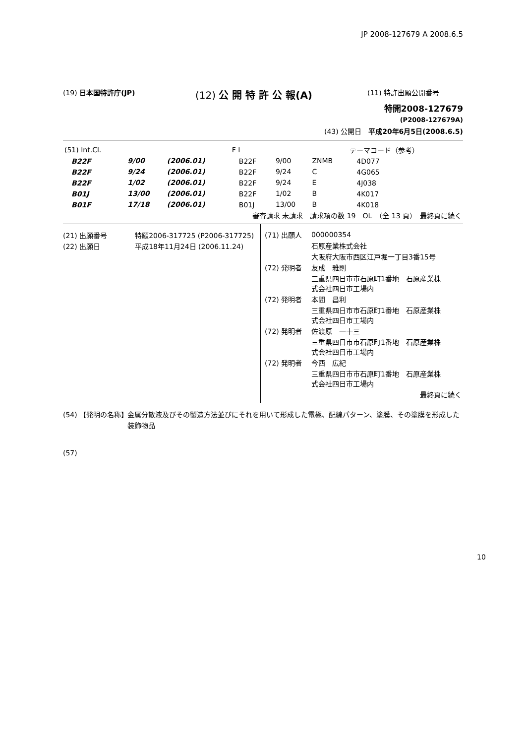JP 2008-127679 A 2008.6.5
(19) 日本国特許庁(JP)
(12) 公 開 特 許 公 報(A)
(11) 特許出願公開番号
特開2008-127679
(P2008-127679A)
(43) 公開日　平成20年6月5日(2008.6.5)
| (51) Int.Cl. | | | F I | | | テーマコード（参考） |
| B22F | 9/00 | (2006.01) | B22F | 9/00 | ZNMB | 4D077 |
| B22F | 9/24 | (2006.01) | B22F | 9/24 | C | 4G065 |
| B22F | 1/02 | (2006.01) | B22F | 9/24 | E | 4J038 |
| B01J | 13/00 | (2006.01) | B22F | 1/02 | B | 4K017 |
| B01F | 17/18 | (2006.01) | B01J | 13/00 | B | 4K018 |
| 審査請求 未請求 請求項の数 19 OL （全 13 頁） 最終頁に続く | | | | | | |
(21) 出願番号　　　　特願2006-317725 (P2006-317725)
(22) 出願日　　　　　平成18年11月24日 (2006.11.24)
| (71) 出願人 | 000000354 |
| | 石原産業株式会社 |
| | 大阪府大阪市西区江戸堀一丁目3番15号 |
| (72) 発明者 | 友成 雅則 |
| | 三重県四日市市石原町1番地 石原産業株 式会社四日市工場内 |
| (72) 発明者 | 本間 昌利 |
| | 三重県四日市市石原町1番地 石原産業株 式会社四日市工場内 |
| (72) 発明者 | 佐渡原 一十三 |
| | 三重県四日市市石原町1番地 石原産業株 式会社四日市工場内 |
| (72) 発明者 | 今西 広紀 |
| | 三重県四日市市石原町1番地 石原産業株 式会社四日市工場内 |
| 最終頁に続く | |
(54) 【発明の名称】 金属分散液及びその製造方法並びにそれを用いて形成した電極、配線パターン、塗膜、その塗膜を形成した装飾物品
(57)
10